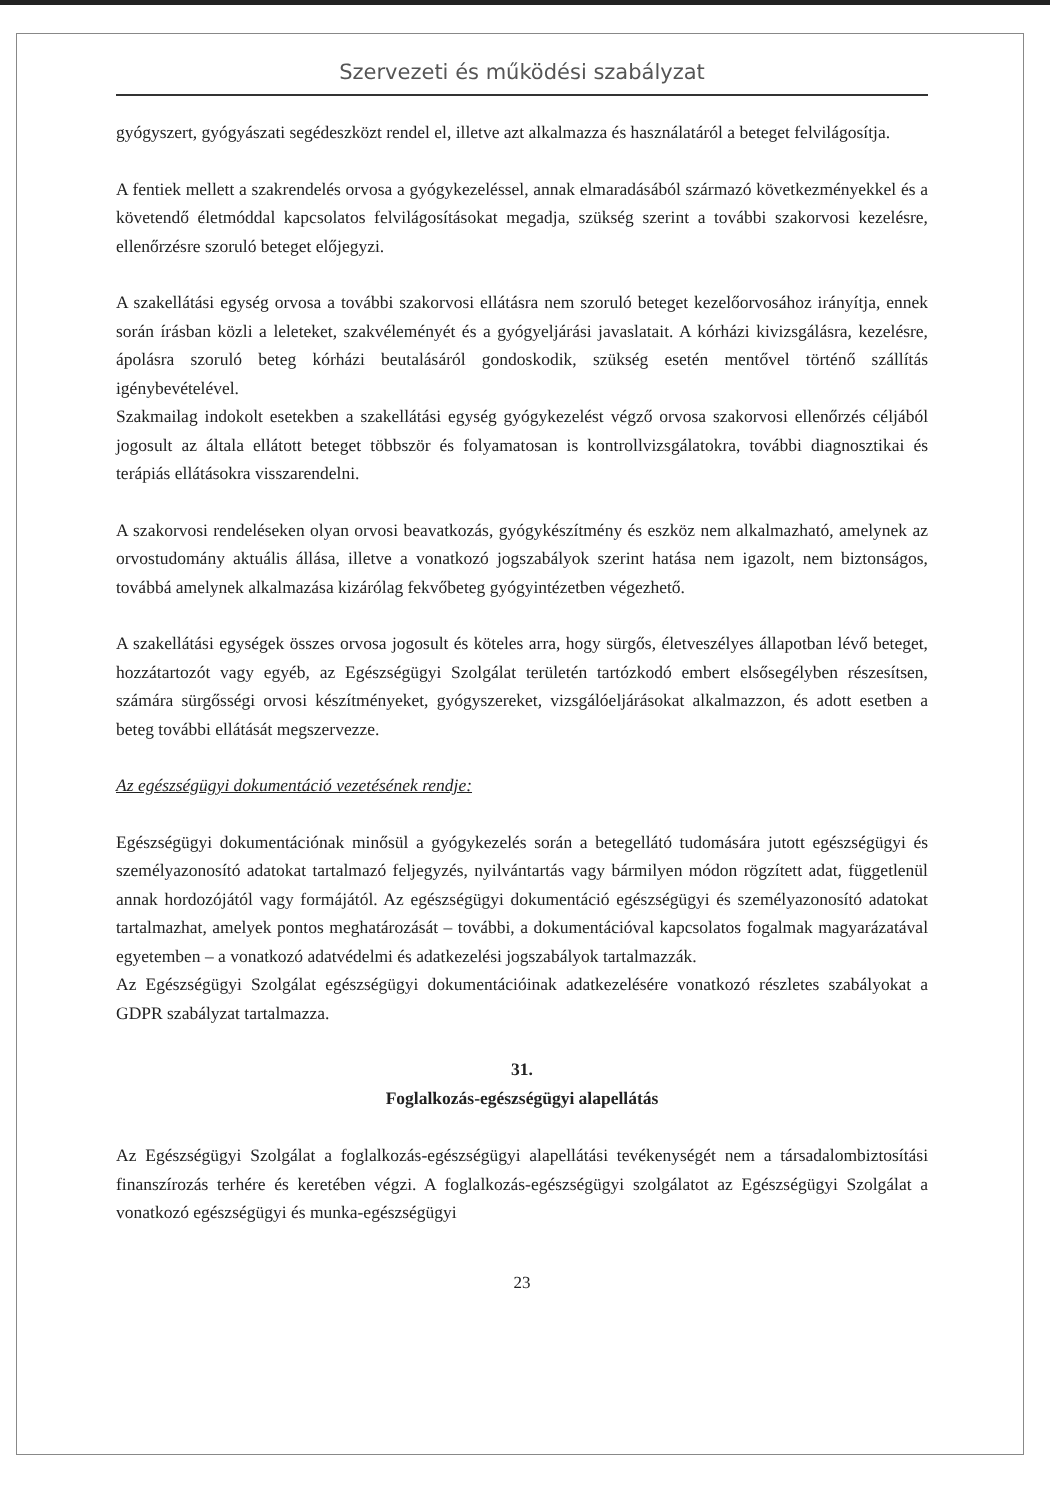Szervezeti és működési szabályzat
gyógyszert, gyógyászati segédeszközt rendel el, illetve azt alkalmazza és használatáról a beteget felvilágosítja.
A fentiek mellett a szakrendelés orvosa a gyógykezeléssel, annak elmaradásából származó következményekkel és a követendő életmóddal kapcsolatos felvilágosításokat megadja, szükség szerint a további szakorvosi kezelésre, ellenőrzésre szoruló beteget előjegyzi.
A szakellátási egység orvosa a további szakorvosi ellátásra nem szoruló beteget kezelőorvosához irányítja, ennek során írásban közli a leleteket, szakvéleményét és a gyógyeljárási javaslatait. A kórházi kivizsgálásra, kezelésre, ápolásra szoruló beteg kórházi beutalásáról gondoskodik, szükség esetén mentővel történő szállítás igénybevételével.
Szakmailag indokolt esetekben a szakellátási egység gyógykezelést végző orvosa szakorvosi ellenőrzés céljából jogosult az általa ellátott beteget többször és folyamatosan is kontrollvizsgálatokra, további diagnosztikai és terápiás ellátásokra visszarendelni.
A szakorvosi rendeléseken olyan orvosi beavatkozás, gyógykészítmény és eszköz nem alkalmazható, amelynek az orvostudomány aktuális állása, illetve a vonatkozó jogszabályok szerint hatása nem igazolt, nem biztonságos, továbbá amelynek alkalmazása kizárólag fekvőbeteg gyógyintézetben végezhető.
A szakellátási egységek összes orvosa jogosult és köteles arra, hogy sürgős, életveszélyes állapotban lévő beteget, hozzátartozót vagy egyéb, az Egészségügyi Szolgálat területén tartózkodó embert elsősegélyben részesítsen, számára sürgősségi orvosi készítményeket, gyógyszereket, vizsgálóeljárásokat alkalmazzon, és adott esetben a beteg további ellátását megszervezze.
Az egészségügyi dokumentáció vezetésének rendje:
Egészségügyi dokumentációnak minősül a gyógykezelés során a betegellátó tudomására jutott egészségügyi és személyazonosító adatokat tartalmazó feljegyzés, nyilvántartás vagy bármilyen módon rögzített adat, függetlenül annak hordozójától vagy formájától. Az egészségügyi dokumentáció egészségügyi és személyazonosító adatokat tartalmazhat, amelyek pontos meghatározását – további, a dokumentációval kapcsolatos fogalmak magyarázatával egyetemben – a vonatkozó adatvédelmi és adatkezelési jogszabályok tartalmazzák.
Az Egészségügyi Szolgálat egészségügyi dokumentációinak adatkezelésére vonatkozó részletes szabályokat a GDPR szabályzat tartalmazza.
31.
Foglalkozás-egészségügyi alapellátás
Az Egészségügyi Szolgálat a foglalkozás-egészségügyi alapellátási tevékenységét nem a társadalombiztosítási finanszírozás terhére és keretében végzi. A foglalkozás-egészségügyi szolgálatot az Egészségügyi Szolgálat a vonatkozó egészségügyi és munka-egészségügyi
23